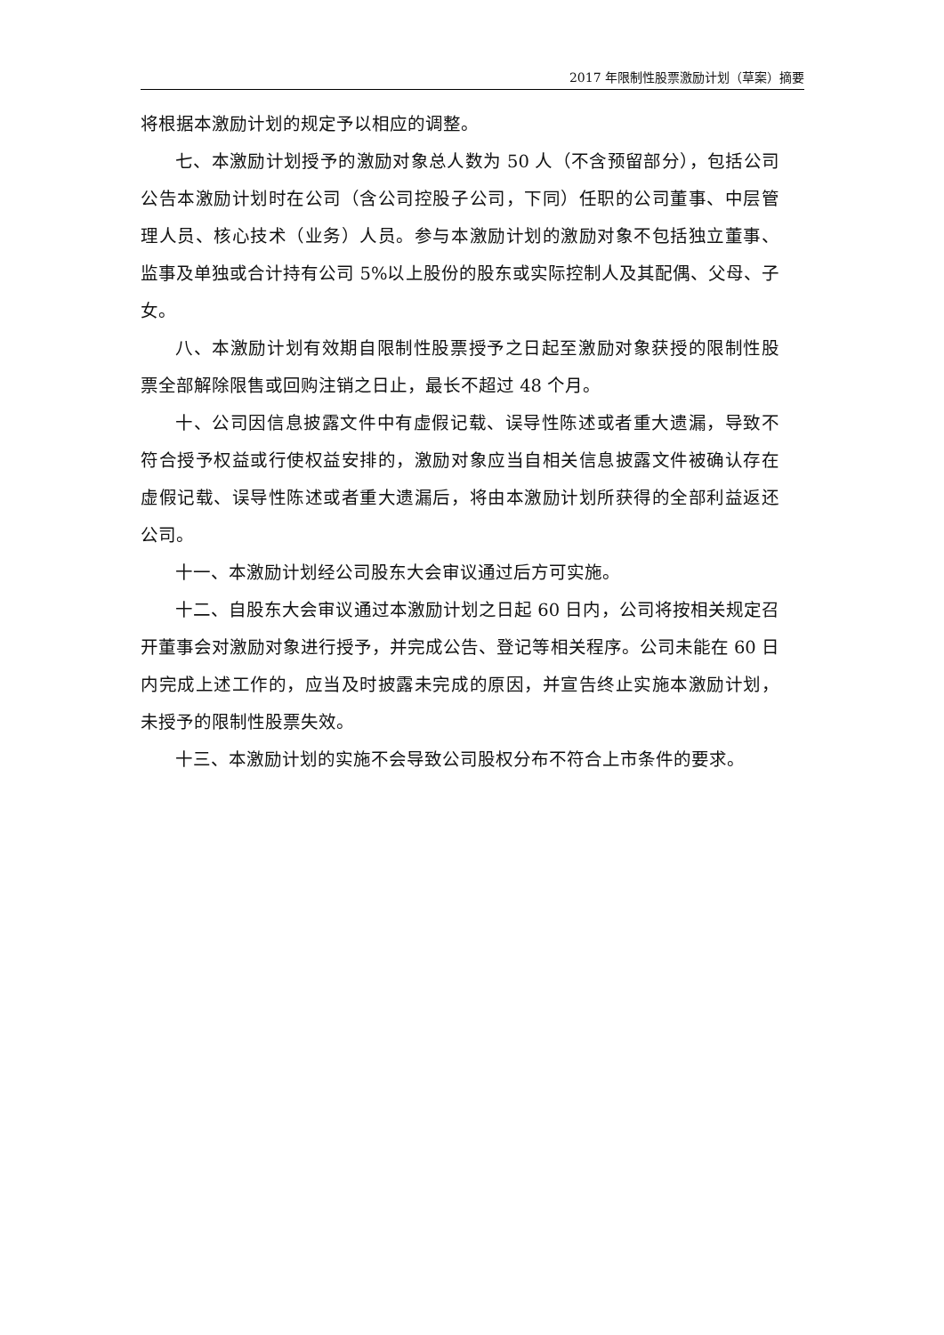2017 年限制性股票激励计划（草案）摘要
将根据本激励计划的规定予以相应的调整。
七、本激励计划授予的激励对象总人数为 50 人（不含预留部分），包括公司公告本激励计划时在公司（含公司控股子公司，下同）任职的公司董事、中层管理人员、核心技术（业务）人员。参与本激励计划的激励对象不包括独立董事、监事及单独或合计持有公司 5%以上股份的股东或实际控制人及其配偶、父母、子女。
八、本激励计划有效期自限制性股票授予之日起至激励对象获授的限制性股票全部解除限售或回购注销之日止，最长不超过 48 个月。
十、公司因信息披露文件中有虚假记载、误导性陈述或者重大遗漏，导致不符合授予权益或行使权益安排的，激励对象应当自相关信息披露文件被确认存在虚假记载、误导性陈述或者重大遗漏后，将由本激励计划所获得的全部利益返还公司。
十一、本激励计划经公司股东大会审议通过后方可实施。
十二、自股东大会审议通过本激励计划之日起 60 日内，公司将按相关规定召开董事会对激励对象进行授予，并完成公告、登记等相关程序。公司未能在 60 日内完成上述工作的，应当及时披露未完成的原因，并宣告终止实施本激励计划，未授予的限制性股票失效。
十三、本激励计划的实施不会导致公司股权分布不符合上市条件的要求。